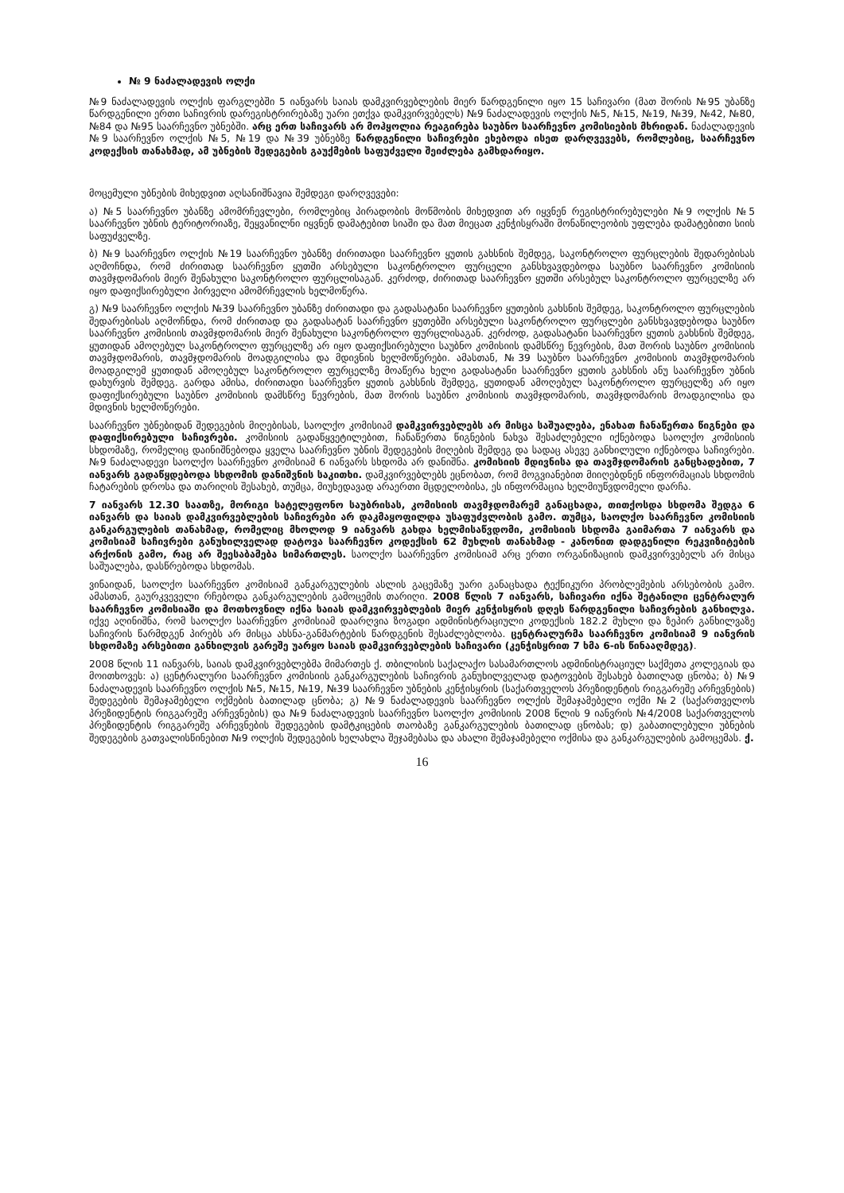№ 9 ნაძალადევის ოლქი
№9 ნაძალადევის ოლქის ფარგლებში 5 იანვარს საიას დამკვირვებლების მიერ წარდგენილი იყო 15 საჩივარი (მათ შორის №95 უბანზე წარდგენილი ერთი საჩივრის დარეგისტრირებაზე უარი ეთქვა დამკვირვებელს) №9 ნაძალადევის ოლქის №5, №15, №19, №39, №42, №80, №84 და №95 საარჩევნო უბნებში. არც ერთ საჩივარს არ მოჰყოლია რეაგირება საუბნო საარჩევნო კომისიების მხრიდან. ნაძალადევის №9 საარჩევნო ოლქის №5, №19 და №39 უბნებზე წარდგენილი საჩივრები ეხებოდა ისეთ დარღვევებს, რომლებიც, საარჩევნო კოდექსის თანახმად, ამ უბნების შედეგების გაუქმების საფუძველი შეიძლება გამხდარიყო.
მოცემული უბნების მიხედვით აღსანიშნავია შემდეგი დარღვევები:
ა) №5 საარჩევნო უბანზე ამომრჩევლები, რომლებიც პირადობის მოწმობის მიხედვით არ იყვნენ რეგისტრირებულები №9 ოლქის №5 საარჩევნო უბნის ტერიტორიაზე, შეყვანილნი იყვნენ დამატებით სიაში და მათ მიეცათ კენჭისყრაში მონაწილეობის უფლება დამატებითი სიის საფუძველზე.
ბ) №9 საარჩევნო ოლქის №19 საარჩევნო უბანზე ძირითადი საარჩევნო ყუთის გახსნის შემდეგ, საკონტროლო ფურცლების შედარებისას აღმოჩნდა, რომ ძირითად საარჩევნო ყუთში არსებული საკონტროლო ფურცელი განსხვავდებოდა საუბნო საარჩევნო კომისიის თავმჯდომარის მიერ შენახული საკონტროლო ფურცლისაგან. კერძოდ, ძირითად საარჩევნო ყუთში არსებულ საკონტროლო ფურცელზე არ იყო დაფიქსირებული პირველი ამომრჩევლის ხელმოწერა.
გ) №9 საარჩევნო ოლქის №39 საარჩევნო უბანზე ძირითადი და გადასატანი საარჩევნო ყუთების გახსნის შემდეგ, საკონტროლო ფურცლების შედარებისას აღმოჩნდა, რომ ძირითად და გადასატან საარჩევნო ყუთებში არსებული საკონტროლო ფურცლები განსხვავდებოდა საუბნო საარჩევნო კომისიის თავმჯდომარის მიერ შენახული საკონტროლო ფურცლისაგან. კერძოდ, გადასატანი საარჩევნო ყუთის გახსნის შემდეგ, ყუთიდან ამოღებულ საკონტროლო ფურცელზე არ იყო დაფიქსირებული საუბნო კომისიის დამსწრე წევრების, მათ შორის საუბნო კომისიის თავმჯდომარის, თავმჯდომარის მოადგილისა და მდივნის ხელმოწერები. ამასთან, №39 საუბნო საარჩევნო კომისიის თავმჯდომარის მოადგილემ ყუთიდან ამოღებულ საკონტროლო ფურცელზე მოაწერა ხელი გადასატანი საარჩევნო ყუთის გახსნის ანუ საარჩევნო უბნის დახურვის შემდეგ. გარდა ამისა, ძირითადი საარჩევნო ყუთის გახსნის შემდეგ, ყუთიდან ამოღებულ საკონტროლო ფურცელზე არ იყო დაფიქსირებული საუბნო კომისიის დამსწრე წევრების, მათ შორის საუბნო კომისიის თავმჯდომარის, თავმჯდომარის მოადგილისა და მდივნის ხელმოწერები.
საარჩევნო უბნებიდან შედეგების მიღებისას, საოლქო კომისიამ დამკვირვებლებს არ მისცა საშუალება, ენახათ ჩანაწერთა წიგნები და დაფიქსირებული საჩივრები. კომისიის გადაწყვეტილებით, ჩანაწერთა წიგნების ნახვა შესაძლებელი იქნებოდა საოლქო კომისიის სხდომაზე, რომელიც დაინიშნებოდა ყველა საარჩევნო უბნის შედეგების მიღების შემდეგ და სადაც ასევე განხილული იქნებოდა საჩივრები. №9 ნაძალადევი საოლქო საარჩევნო კომისიამ 6 იანვარს სხდომა არ დანიშნა. კომისიის მდივნისა და თავმჯდომარის განცხადებით, 7 იანვარს გადაწყდებოდა სხდომის დანიშვნის საკითხი. დამკვირვებლებს ეცნობათ, რომ მოგვიანებით მიიღებდნენ ინფორმაციას სხდომის ჩატარების დროსა და თარიღის შესახებ, თუმცა, მიუხედავად არაერთი მცდელობისა, ეს ინფორმაცია ხელმიუწვდომელი დარჩა.
7 იანვარს 12.30 საათზე, მორიგი სატელეფონო საუბრისას, კომისიის თავმჯდომარემ განაცხადა, თითქოსდა სხდომა შედგა 6 იანვარს და საიას დამკვირვებლების საჩივრები არ დაკმაყოფილდა უსაფუძვლობის გამო. თუმცა, საოლქო საარჩევნო კომისიის განკარგულების თანახმად, რომელიც მხოლოდ 9 იანვარს გახდა ხელმისაწვდომი, კომისიის სხდომა გაიმართა 7 იანვარს და კომისიამ საჩივრები განუხილველად დატოვა საარჩევნო კოდექსის 62 მუხლის თანახმად - კანონით დადგენილი რეკვიზიტების არქონის გამო, რაც არ შეესაბამება სიმართლეს. საოლქო საარჩევნო კომისიამ არც ერთი ორგანიზაციის დამკვირვებელს არ მისცა საშუალება, დასწრებოდა სხდომას.
ვინაიდან, საოლქო საარჩევნო კომისიამ განკარგულების ასლის გაცემაზე უარი განაცხადა ტექნიკური პრობლემების არსებობის გამო. ამასთან, გაურკვეველი რჩებოდა განკარგულების გამოცემის თარიღი. 2008 წლის 7 იანვარს, საჩივარი იქნა შეტანილი ცენტრალურ საარჩევნო კომისიაში და მოთხოვნილ იქნა საიას დამკვირვებლების მიერ კენჭისყრის დღეს წარდგენილი საჩივრების განხილვა. იქვე აღინიშნა, რომ საოლქო საარჩევნო კომისიამ დაარღვია ზოგადი ადმინისტრაციული კოდექსის 182.2 მუხლი და ზეპირ განხილვაზე საჩივრის წარმდგენ პირებს არ მისცა ახსნა-განმარტების წარდგენის შესაძლებლობა. ცენტრალურმა საარჩევნო კომისიამ 9 იანვრის სხდომაზე არსებითი განხილვის გარეშე უარყო საიას დამკვირვებლების საჩივარი (კენჭისყრით 7 ხმა 6-ის წინააღმდეგ).
2008 წლის 11 იანვარს, საიას დამკვირვებლებმა მიმართეს ქ. თბილისის საქალაქო სასამართლოს ადმინისტრაციულ საქმეთა კოლეგიას და მოითხოვეს: ა) ცენტრალური საარჩევნო კომისიის განკარგულების საჩივრის განუხილველად დატოვების შესახებ ბათილად ცნობა; ბ) №9 ნაძალადევის საარჩევნო ოლქის №5, №15, №19, №39 საარჩევნო უბნების კენჭისყრის (საქართველოს პრეზიდენტის რიგგარეშე არჩევნების) შედეგების შემაჯამებელი ოქმების ბათილად ცნობა; გ) №9 ნაძალადევის საარჩევნო ოლქის შემაჯამებელი ოქმი №2 (საქართველოს პრეზიდენტის რიგგარეშე არჩევნების) და №9 ნაძალადევის საარჩევნო საოლქო კომისიის 2008 წლის 9 იანვრის №4/2008 საქართველოს პრეზიდენტის რიგგარეშე არჩევნების შედეგების დამტკიცების თაობაზე განკარგულების ბათილად ცნობას; დ) გაბათილებული უბნების შედეგების გათვალისწინებით №9 ოლქის შედეგების ხელახლა შეჯამებასა და ახალი შემაჯამებელი ოქმისა და განკარგულების გამოცემას. ქ.
16